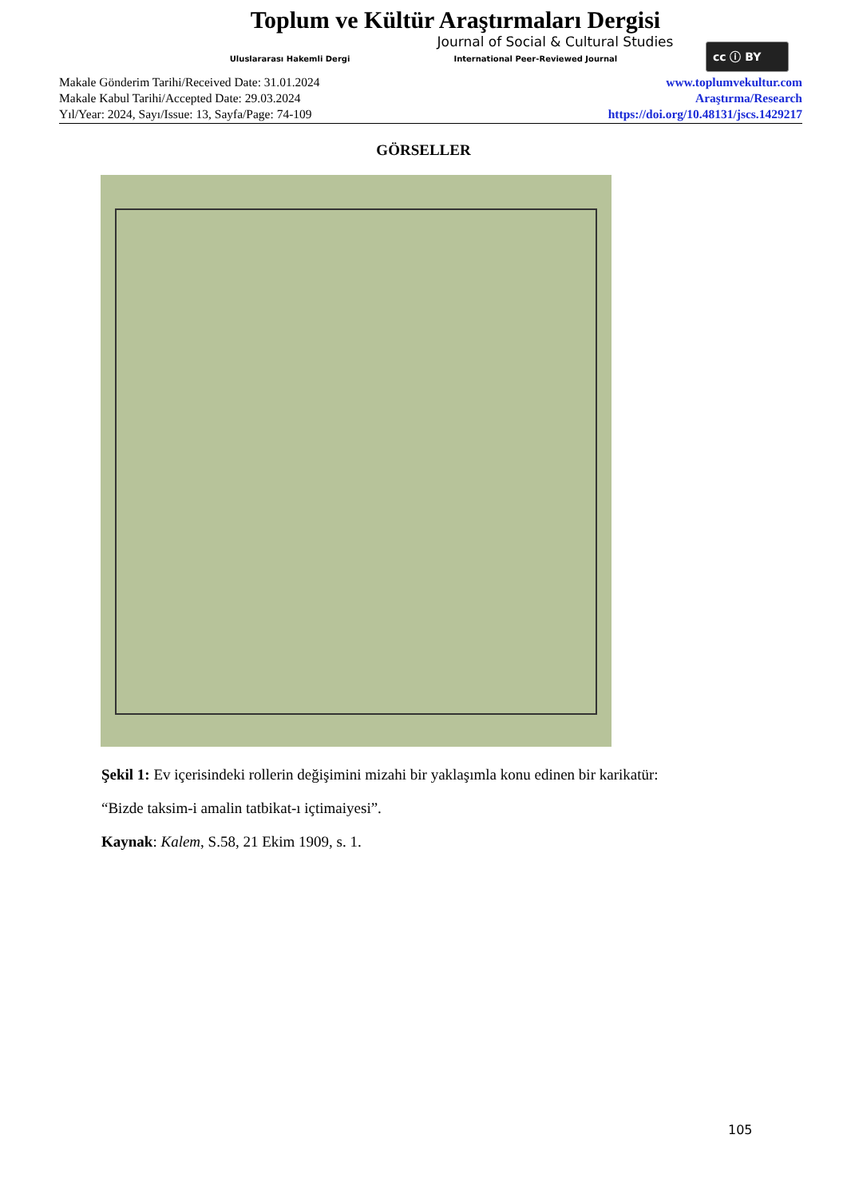Toplum ve Kültür Araştırmaları Dergisi
Journal of Social & Cultural Studies
Uluslararası Hakemli Dergi International Peer-Reviewed Journal
cc ⓘ BY
Makale Gönderim Tarihi/Received Date: 31.01.2024
Makale Kabul Tarihi/Accepted Date: 29.03.2024
Yıl/Year: 2024, Sayı/Issue: 13, Sayfa/Page: 74-109
www.toplumvekultur.com
Araştırma/Research
https://doi.org/10.48131/jscs.1429217
GÖRSELLER
Şekil 1: Ev içerisindeki rollerin değişimini mizahi bir yaklaşımla konu edinen bir karikatür:
“Bizde taksim-i amalin tatbikat-ı içtimaiyesi”.
Kaynak: Kalem, S.58, 21 Ekim 1909, s. 1.
105